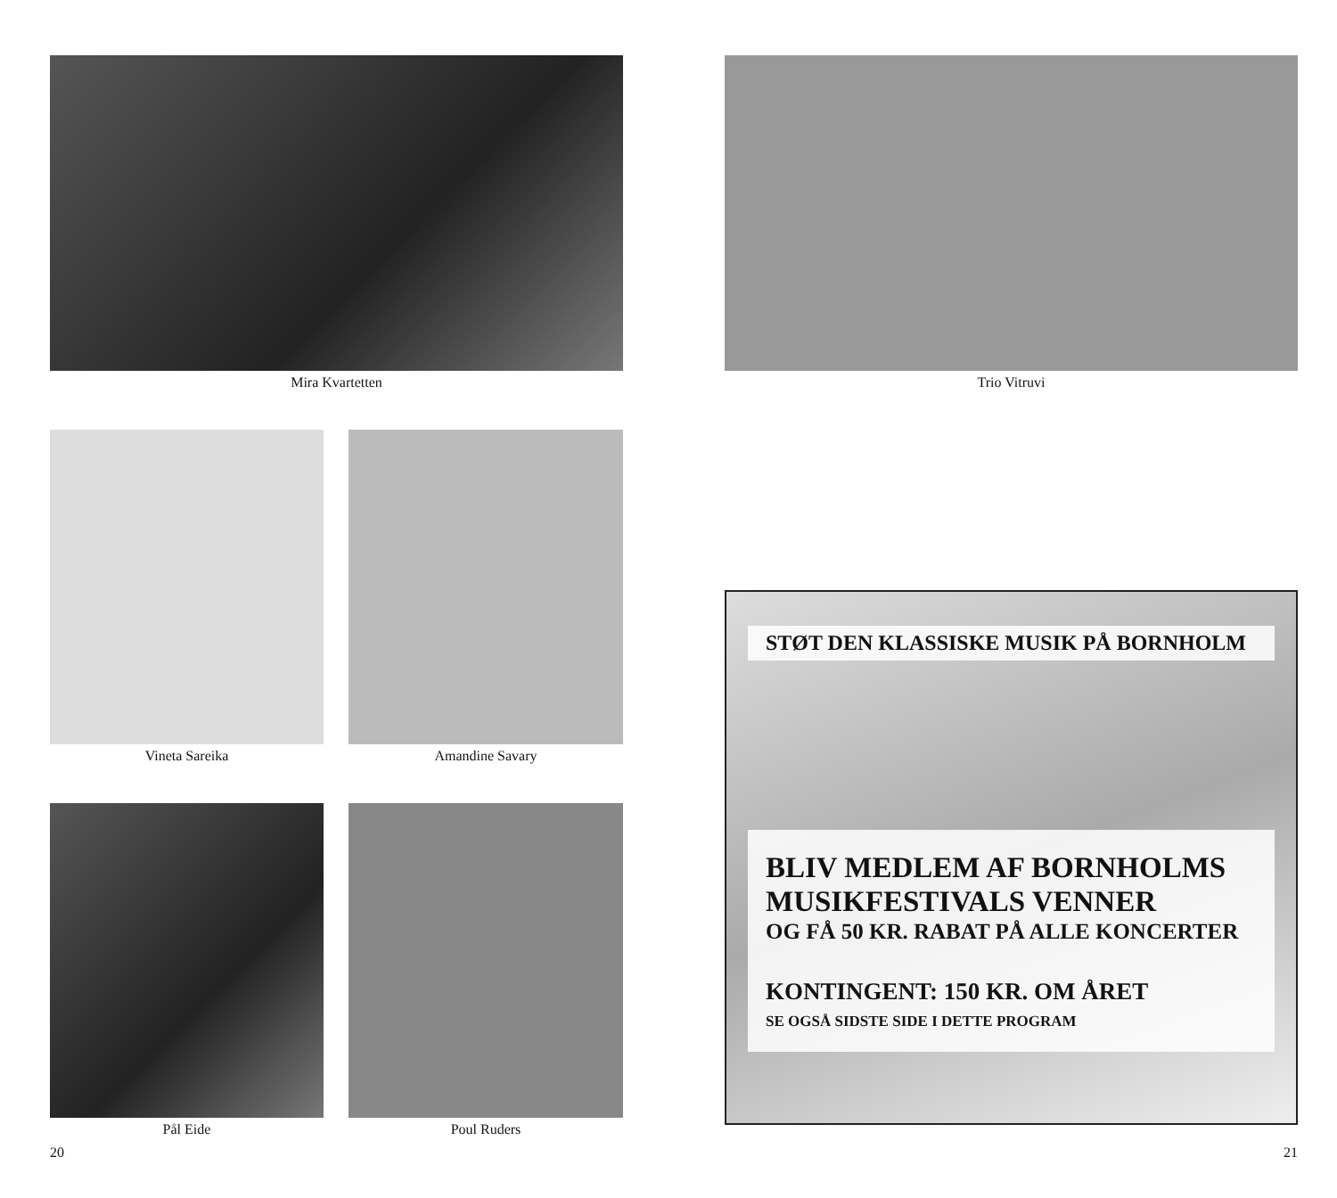Mira Kvartetten
Vineta Sareika Amandine Savary
Pål Eide Poul Ruders
20
Trio Vitruvi
STØT DEN KLASSISKE MUSIK PÅ BORNHOLM
BLIV MEDLEM AF BORNHOLMS
MUSIKFESTIVALS VENNER
OG FÅ 50 KR. RABAT PÅ ALLE KONCERTER
KONTINGENT: 150 KR. OM ÅRET
SE OGSÅ SIDSTE SIDE I DETTE PROGRAM
21